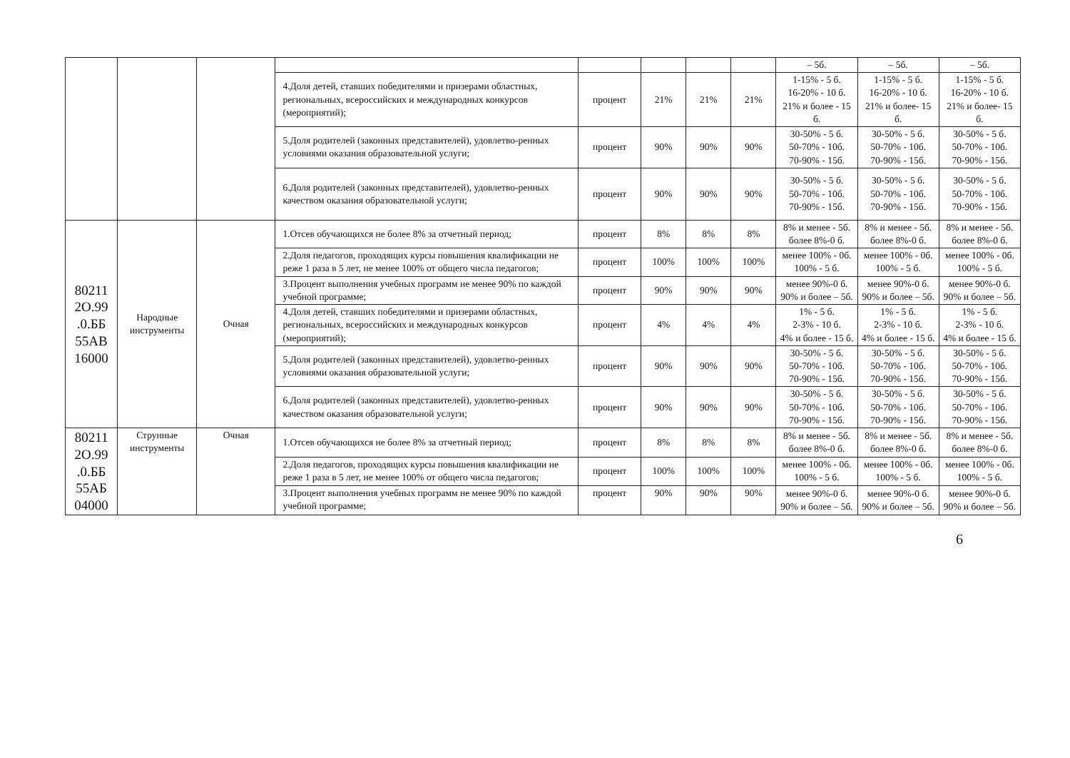| | | | | | | | | – 5б. | – 5б. | – 5б. |
| | | | 4.Доля детей, ставших победителями и призерами областных, региональных, всероссийских и международных конкурсов (мероприятий); | процент | 21% | 21% | 21% | 1-15% - 5 б. 16-20% - 10 б. 21% и более - 15 б. | 1-15% - 5 б. 16-20% - 10 б. 21% и более- 15 б. | 1-15% - 5 б. 16-20% - 10 б. 21% и более- 15 б. |
| | | | 5.Доля родителей (законных представителей), удовлетво-ренных условиями оказания образовательной услуги; | процент | 90% | 90% | 90% | 30-50% - 5 б. 50-70% - 10б. 70-90% - 15б. | 30-50% - 5 б. 50-70% - 10б. 70-90% - 15б. | 30-50% - 5 б. 50-70% - 10б. 70-90% - 15б. |
| | | | 6.Доля родителей (законных представителей), удовлетво-ренных качеством оказания образовательной услуги; | процент | 90% | 90% | 90% | 30-50% - 5 б. 50-70% - 10б. 70-90% - 15б. | 30-50% - 5 б. 50-70% - 10б. 70-90% - 15б. | 30-50% - 5 б. 50-70% - 10б. 70-90% - 15б. |
| 80211 2О.99 .0.ББ 55АВ 16000 | Народные инструменты | Очная | 1.Отсев обучающихся не более 8% за отчетный период; | процент | 8% | 8% | 8% | 8% и менее - 5б. более 8%-0 б. | 8% и менее - 5б. более 8%-0 б. | 8% и менее - 5б. более 8%-0 б. |
| | | | 2.Доля педагогов, проходящих курсы повышения квалификации не реже 1 раза в 5 лет, не менее 100% от общего числа педагогов; | процент | 100% | 100% | 100% | менее 100% - 0б. 100% - 5 б. | менее 100% - 0б. 100% - 5 б. | менее 100% - 0б. 100% - 5 б. |
| | | | 3.Процент выполнения учебных программ не менее 90% по каждой учебной программе; | процент | 90% | 90% | 90% | менее 90%-0 б. 90% и более – 5б. | менее 90%-0 б. 90% и более – 5б. | менее 90%-0 б. 90% и более – 5б. |
| | | | 4.Доля детей, ставших победителями и призерами областных, региональных, всероссийских и международных конкурсов (мероприятий); | процент | 4% | 4% | 4% | 1% - 5 б. 2-3% - 10 б. 4% и более - 15 б. | 1% - 5 б. 2-3% - 10 б. 4% и более - 15 б. | 1% - 5 б. 2-3% - 10 б. 4% и более - 15 б. |
| | | | 5.Доля родителей (законных представителей), удовлетво-ренных условиями оказания образовательной услуги; | процент | 90% | 90% | 90% | 30-50% - 5 б. 50-70% - 10б. 70-90% - 15б. | 30-50% - 5 б. 50-70% - 10б. 70-90% - 15б. | 30-50% - 5 б. 50-70% - 10б. 70-90% - 15б. |
| | | | 6.Доля родителей (законных представителей), удовлетво-ренных качеством оказания образовательной услуги; | процент | 90% | 90% | 90% | 30-50% - 5 б. 50-70% - 10б. 70-90% - 15б. | 30-50% - 5 б. 50-70% - 10б. 70-90% - 15б. | 30-50% - 5 б. 50-70% - 10б. 70-90% - 15б. |
| 80211 2О.99 .0.ББ 55АБ 04000 | Струнные инструменты | Очная | 1.Отсев обучающихся не более 8% за отчетный период; | процент | 8% | 8% | 8% | 8% и менее - 5б. более 8%-0 б. | 8% и менее - 5б. более 8%-0 б. | 8% и менее - 5б. более 8%-0 б. |
| | | | 2.Доля педагогов, проходящих курсы повышения квалификации не реже 1 раза в 5 лет, не менее 100% от общего числа педагогов; | процент | 100% | 100% | 100% | менее 100% - 0б. 100% - 5 б. | менее 100% - 0б. 100% - 5 б. | менее 100% - 0б. 100% - 5 б. |
| | | | 3.Процент выполнения учебных программ не менее 90% по каждой учебной программе; | процент | 90% | 90% | 90% | менее 90%-0 б. 90% и более – 5б. | менее 90%-0 б. 90% и более – 5б. | менее 90%-0 б. 90% и более – 5б. |
6